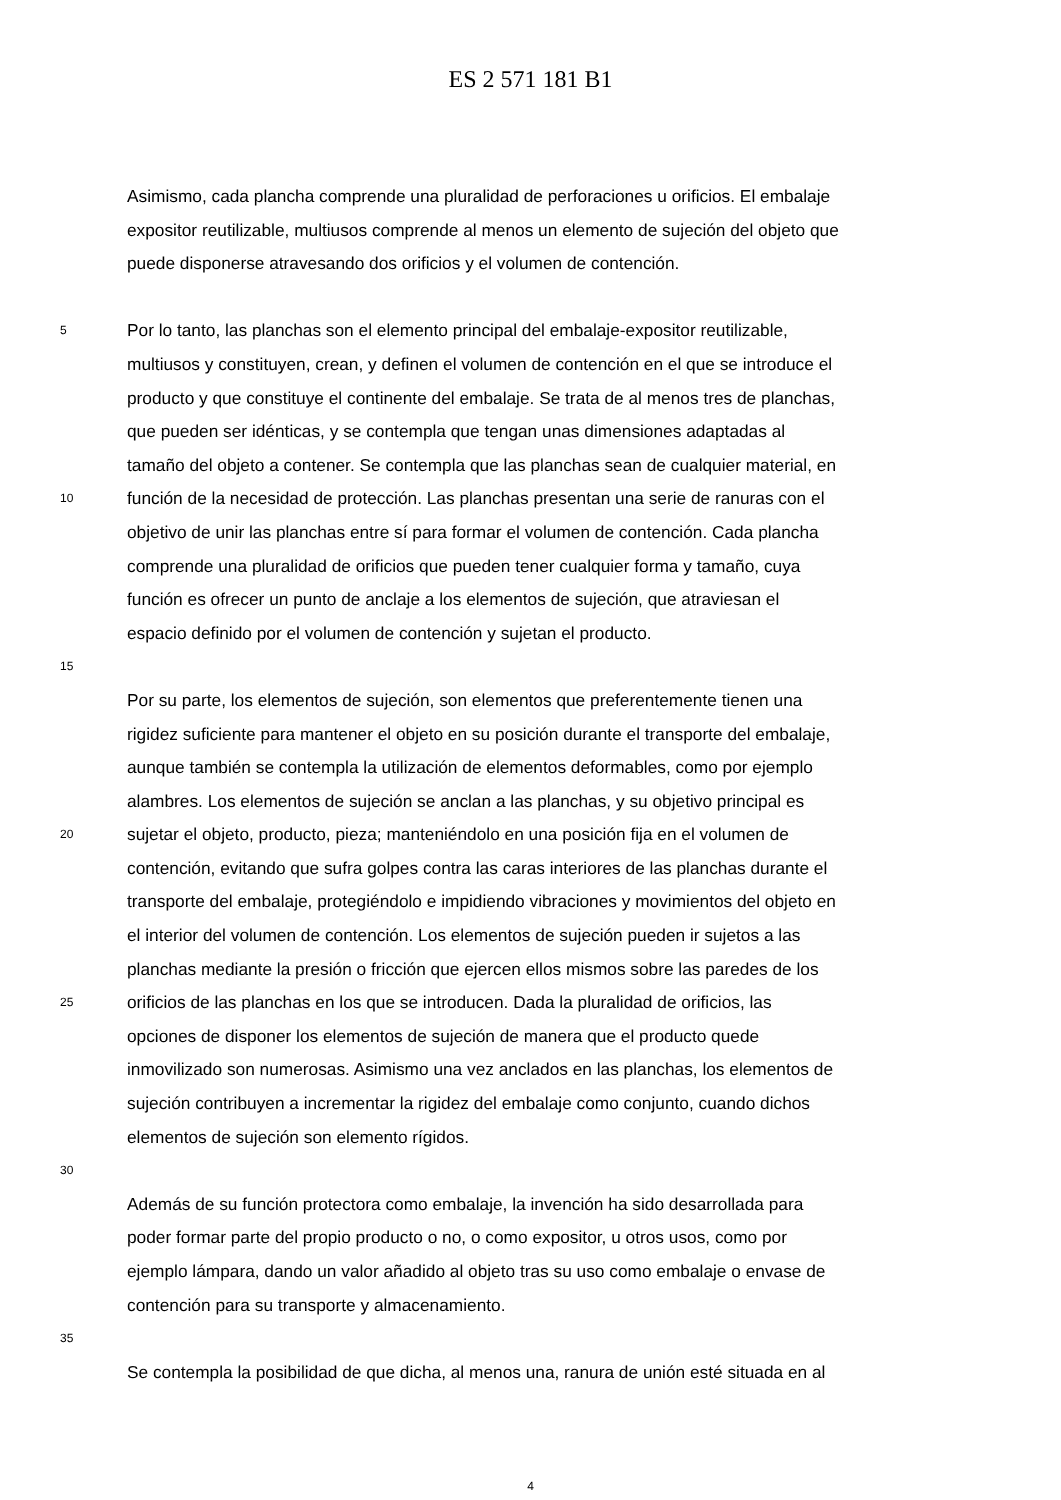ES 2 571 181 B1
Asimismo, cada plancha comprende una pluralidad de perforaciones u orificios. El embalaje
expositor reutilizable, multiusos comprende al menos un elemento de sujeción del objeto que
puede disponerse atravesando dos orificios y el volumen de contención.
5
Por lo tanto, las planchas son el elemento principal del embalaje-expositor reutilizable,
multiusos y constituyen, crean, y definen el volumen de contención en el que se introduce el
producto y que constituye el continente del embalaje. Se trata de al menos tres de planchas,
que pueden ser idénticas, y se contempla que tengan unas dimensiones adaptadas al
tamaño del objeto a contener. Se contempla que las planchas sean de cualquier material, en
10
función de la necesidad de protección. Las planchas presentan una serie de ranuras con el
objetivo de unir las planchas entre sí para formar el volumen de contención. Cada plancha
comprende una pluralidad de orificios que pueden tener cualquier forma y tamaño, cuya
función es ofrecer un punto de anclaje a los elementos de sujeción, que atraviesan el
espacio definido por el volumen de contención y sujetan el producto.
15
Por su parte, los elementos de sujeción, son elementos que preferentemente tienen una
rigidez suficiente para mantener el objeto en su posición durante el transporte del embalaje,
aunque también se contempla la utilización de elementos deformables, como por ejemplo
alambres. Los elementos de sujeción se anclan a las planchas, y su objetivo principal es
20
sujetar el objeto, producto, pieza; manteniéndolo en una posición fija en el volumen de
contención, evitando que sufra golpes contra las caras interiores de las planchas durante el
transporte del embalaje, protegiéndolo e impidiendo vibraciones y movimientos del objeto en
el interior del volumen de contención. Los elementos de sujeción pueden ir sujetos a las
planchas mediante la presión o fricción que ejercen ellos mismos sobre las paredes de los
25
orificios de las planchas en los que se introducen. Dada la pluralidad de orificios, las
opciones de disponer los elementos de sujeción de manera que el producto quede
inmovilizado son numerosas. Asimismo una vez anclados en las planchas, los elementos de
sujeción contribuyen a incrementar la rigidez del embalaje como conjunto, cuando dichos
elementos de sujeción son elemento rígidos.
30
Además de su función protectora como embalaje, la invención ha sido desarrollada para
poder formar parte del propio producto o no, o como expositor, u otros usos, como por
ejemplo lámpara, dando un valor añadido al objeto tras su uso como embalaje o envase de
contención para su transporte y almacenamiento.
35
Se contempla la posibilidad de que dicha, al menos una, ranura de unión esté situada en al
4